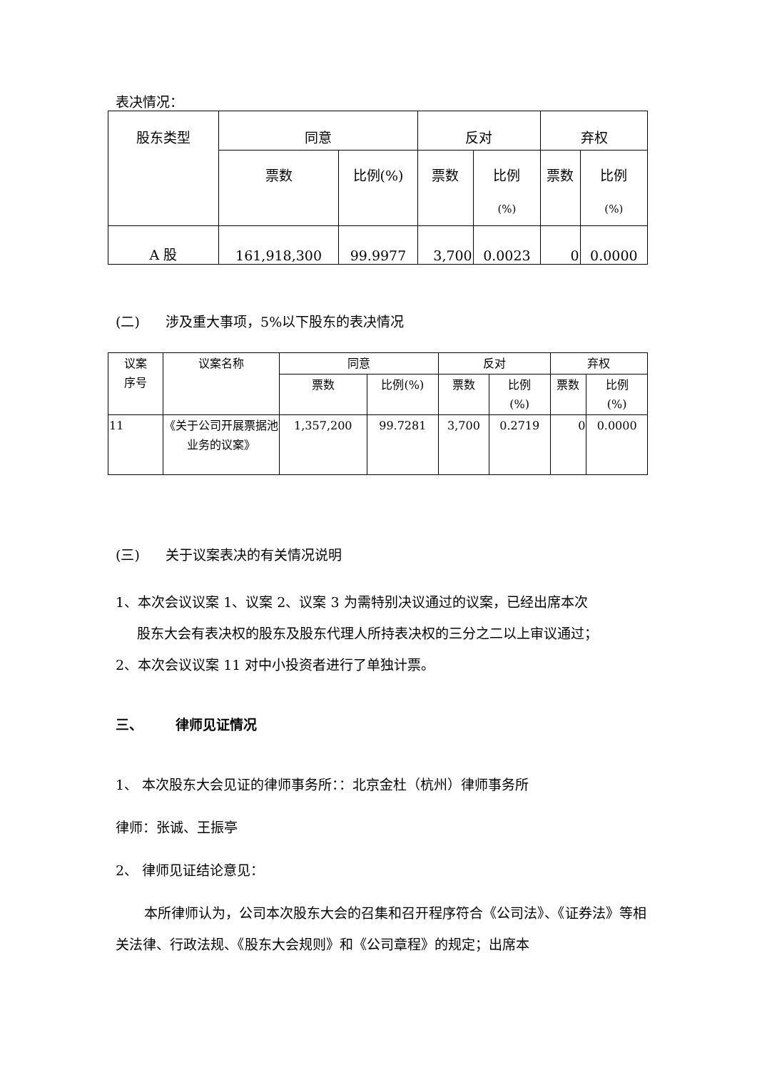表决情况：
| 股东类型 | 同意 | | 反对 | | 弃权 | |
| --- | --- | --- | --- | --- | --- | --- |
| | 票数 | 比例(%) | 票数 | 比例 (%) | 票数 | 比例 (%) |
| A 股 | 161,918,300 | 99.9977 | 3,700 | 0.0023 | 0 | 0.0000 |
(二) 涉及重大事项，5%以下股东的表决情况
| 议案 序号 | 议案名称 | 同意 | | 反对 | | 弃权 | |
| --- | --- | --- | --- | --- | --- | --- | --- |
| | | 票数 | 比例(%) | 票数 | 比例 (%) | 票数 | 比例 (%) |
| 11 | 《关于公司开展票据池业务的议案》 | 1,357,200 | 99.7281 | 3,700 | 0.2719 | 0 | 0.0000 |
(三) 关于议案表决的有关情况说明
1、本次会议议案 1、议案 2、议案 3 为需特别决议通过的议案，已经出席本次
股东大会有表决权的股东及股东代理人所持表决权的三分之二以上审议通过；
2、本次会议议案 11 对中小投资者进行了单独计票。
三、 律师见证情况
1、 本次股东大会见证的律师事务所：：北京金杜（杭州）律师事务所
律师：张诚、王振亭
2、 律师见证结论意见：
本所律师认为，公司本次股东大会的召集和召开程序符合《公司法》、《证券法》等相关法律、行政法规、《股东大会规则》和《公司章程》的规定；出席本